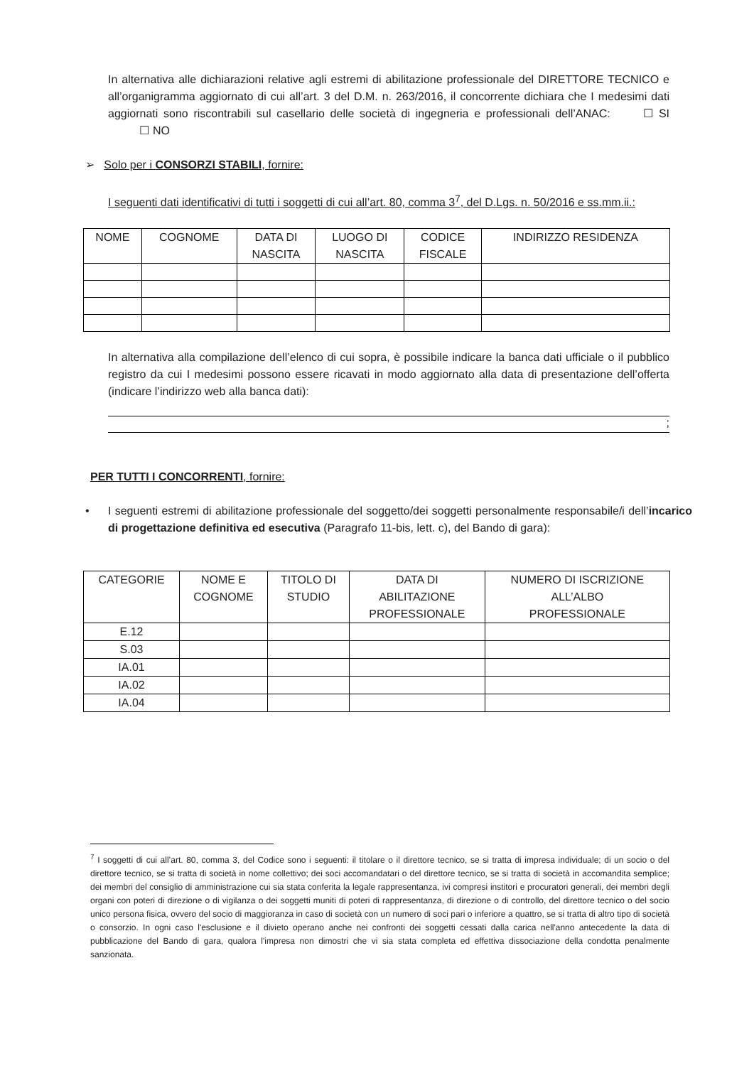In alternativa alle dichiarazioni relative agli estremi di abilitazione professionale del DIRETTORE TECNICO e all’organigramma aggiornato di cui all’art. 3 del D.M. n. 263/2016, il concorrente dichiara che I medesimi dati aggiornati sono riscontrabili sul casellario delle società di ingegneria e professionali dell’ANAC: ☐ SI ☐ NO
➢ Solo per i CONSORZI STABILI, fornire:
I seguenti dati identificativi di tutti i soggetti di cui all’art. 80, comma 3<sup>7</sup>, del D.Lgs. n. 50/2016 e ss.mm.ii.:
| NOME | COGNOME | DATA DI NASCITA | LUOGO DI NASCITA | CODICE FISCALE | INDIRIZZO RESIDENZA |
| --- | --- | --- | --- | --- | --- |
In alternativa alla compilazione dell’elenco di cui sopra, è possibile indicare la banca dati ufficiale o il pubblico registro da cui I medesimi possono essere ricavati in modo aggiornato alla data di presentazione dell’offerta (indicare l’indirizzo web alla banca dati):
;
PER TUTTI I CONCORRENTI, fornire:
• I seguenti estremi di abilitazione professionale del soggetto/dei soggetti personalmente responsabile/i dell’incarico di progettazione definitiva ed esecutiva (Paragrafo 11-bis, lett. c), del Bando di gara):
| CATEGORIE | NOME E COGNOME | TITOLO DI STUDIO | DATA DI ABILITAZIONE PROFESSIONALE | NUMERO DI ISCRIZIONE ALL’ALBO PROFESSIONALE |
| --- | --- | --- | --- | --- |
| E.12 | | | | |
| S.03 | | | | |
| IA.01 | | | | |
| IA.02 | | | | |
| IA.04 | | | | |
<sup>7</sup> I soggetti di cui all’art. 80, comma 3, del Codice sono i seguenti: il titolare o il direttore tecnico, se si tratta di impresa individuale; di un socio o del direttore tecnico, se si tratta di società in nome collettivo; dei soci accomandatari o del direttore tecnico, se si tratta di società in accomandita semplice; dei membri del consiglio di amministrazione cui sia stata conferita la legale rappresentanza, ivi compresi institori e procuratori generali, dei membri degli organi con poteri di direzione o di vigilanza o dei soggetti muniti di poteri di rappresentanza, di direzione o di controllo, del direttore tecnico o del socio unico persona fisica, ovvero del socio di maggioranza in caso di società con un numero di soci pari o inferiore a quattro, se si tratta di altro tipo di società o consorzio. In ogni caso l'esclusione e il divieto operano anche nei confronti dei soggetti cessati dalla carica nell'anno antecedente la data di pubblicazione del Bando di gara, qualora l'impresa non dimostri che vi sia stata completa ed effettiva dissociazione della condotta penalmente sanzionata.